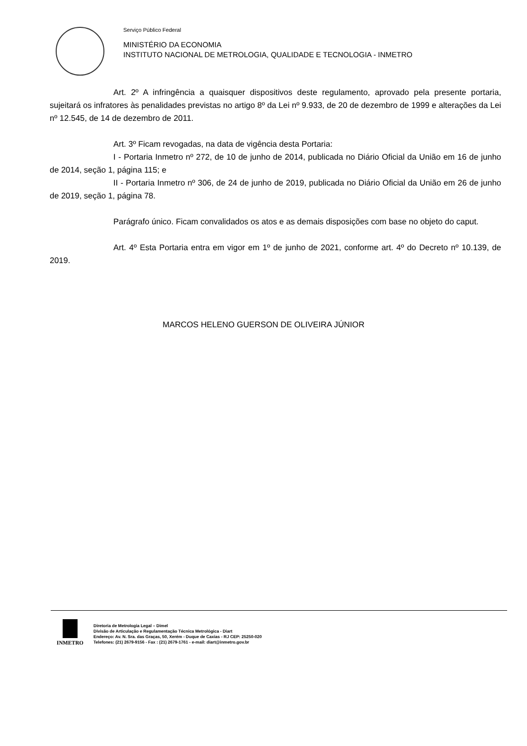Serviço Público Federal
MINISTÉRIO DA ECONOMIA
INSTITUTO NACIONAL DE METROLOGIA, QUALIDADE E TECNOLOGIA - INMETRO
Art. 2º A infringência a quaisquer dispositivos deste regulamento, aprovado pela presente portaria, sujeitará os infratores às penalidades previstas no artigo 8º da Lei nº 9.933, de 20 de dezembro de 1999 e alterações da Lei nº 12.545, de 14 de dezembro de 2011.
Art. 3º Ficam revogadas, na data de vigência desta Portaria:
I - Portaria Inmetro nº 272, de 10 de junho de 2014, publicada no Diário Oficial da União em 16 de junho de 2014, seção 1, página 115; e
II - Portaria Inmetro nº 306, de 24 de junho de 2019, publicada no Diário Oficial da União em 26 de junho de 2019, seção 1, página 78.
Parágrafo único. Ficam convalidados os atos e as demais disposições com base no objeto do caput.
Art. 4º Esta Portaria entra em vigor em 1º de junho de 2021, conforme art. 4º do Decreto nº 10.139, de 2019.
MARCOS HELENO GUERSON DE OLIVEIRA JÚNIOR
INMETRO
Diretoria de Metrologia Legal – Dimel
Divisão de Articulação e Regulamentação Técnica Metrológica - Diart
Endereço: Av. N. Sra. das Graças, 50, Xerém - Duque de Caxias - RJ CEP: 25250-020
Telefones: (21) 2679-9156 - Fax : (21) 2679-1761 - e-mail: diart@inmetro.gov.br